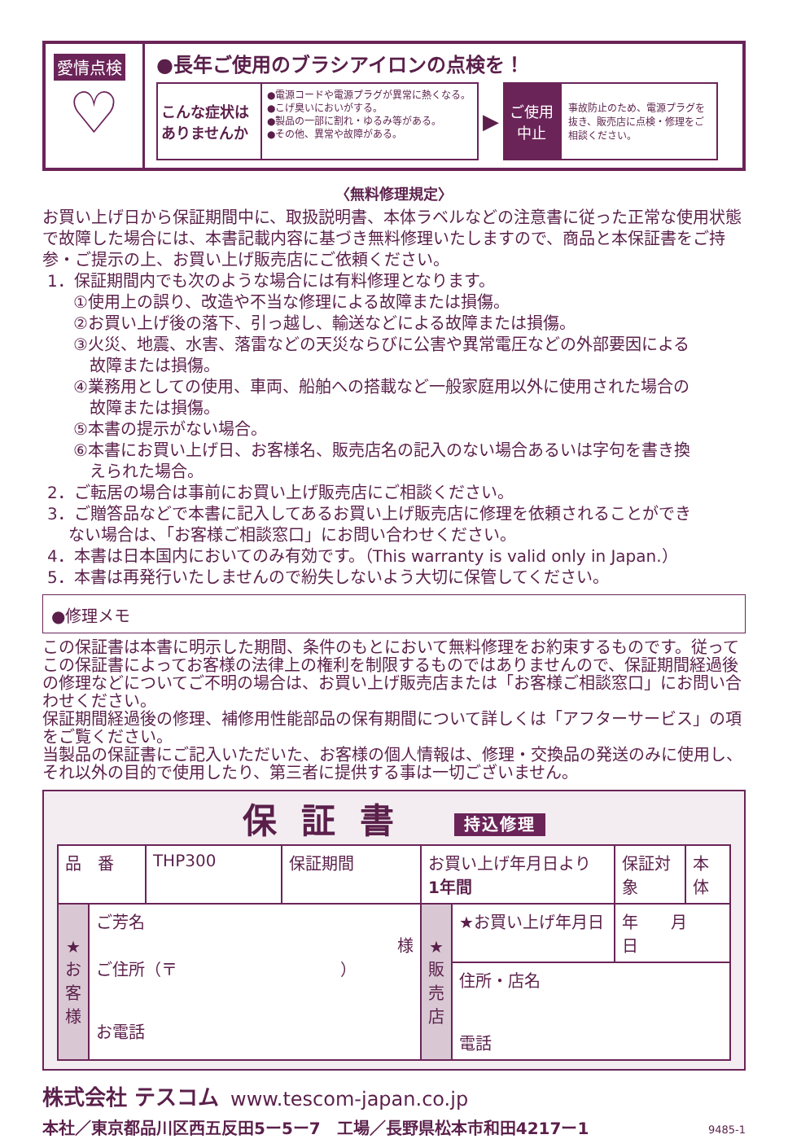愛情点検
♡
●長年ご使用のブラシアイロンの点検を！
こんな症状は ありませんか
●電源コードや電源プラグが異常に熱くなる。
●こげ臭いにおいがする。
●製品の一部に割れ・ゆるみ等がある。
●その他、異常や故障がある。
▶
ご使用
中止
事故防止のため、電源プラグを抜き、販売店に点検・修理をご相談ください。
〈無料修理規定〉
お買い上げ日から保証期間中に、取扱説明書、本体ラベルなどの注意書に従った正常な使用状態で故障した場合には、本書記載内容に基づき無料修理いたしますので、商品と本保証書をご持参・ご提示の上、お買い上げ販売店にご依頼ください。
1．保証期間内でも次のような場合には有料修理となります。
①使用上の誤り、改造や不当な修理による故障または損傷。
②お買い上げ後の落下、引っ越し、輸送などによる故障または損傷。
③火災、地震、水害、落雷などの天災ならびに公害や異常電圧などの外部要因による
　故障または損傷。
④業務用としての使用、車両、船舶への搭載など一般家庭用以外に使用された場合の
　故障または損傷。
⑤本書の提示がない場合。
⑥本書にお買い上げ日、お客様名、販売店名の記入のない場合あるいは字句を書き換
　えられた場合。
2．ご転居の場合は事前にお買い上げ販売店にご相談ください。
3．ご贈答品などで本書に記入してあるお買い上げ販売店に修理を依頼されることができ
　 ない場合は、「お客様ご相談窓口」にお問い合わせください。
4．本書は日本国内においてのみ有効です。（This warranty is valid only in Japan.）
5．本書は再発行いたしませんので紛失しないよう大切に保管してください。
●修理メモ
この保証書は本書に明示した期間、条件のもとにおいて無料修理をお約束するものです。従ってこの保証書によってお客様の法律上の権利を制限するものではありませんので、保証期間経過後の修理などについてご不明の場合は、お買い上げ販売店または「お客様ご相談窓口」にお問い合わせください。
保証期間経過後の修理、補修用性能部品の保有期間について詳しくは「アフターサービス」の項をご覧ください。
当製品の保証書にご記入いただいた、お客様の個人情報は、修理・交換品の発送のみに使用し、それ以外の目的で使用したり、第三者に提供する事は一切ございません。
保証書 持込修理
| 品 番 | | THP300 | 保証期間 | お買い上げ年月日より 1年間 | | 保証対象 | 本体 |
| ★お客様 | ご芳名 様 ご住所（〒 ） お電話 | | | ★販売店 | ★お買い上げ年月日 | 年 月 日 | |
| | | | | | 住所・店名 電話 | | |
株式会社 テスコム www.tescom-japan.co.jp
本社／東京都品川区西五反田5ー5ー7　工場／長野県松本市和田4217ー1 9485-1